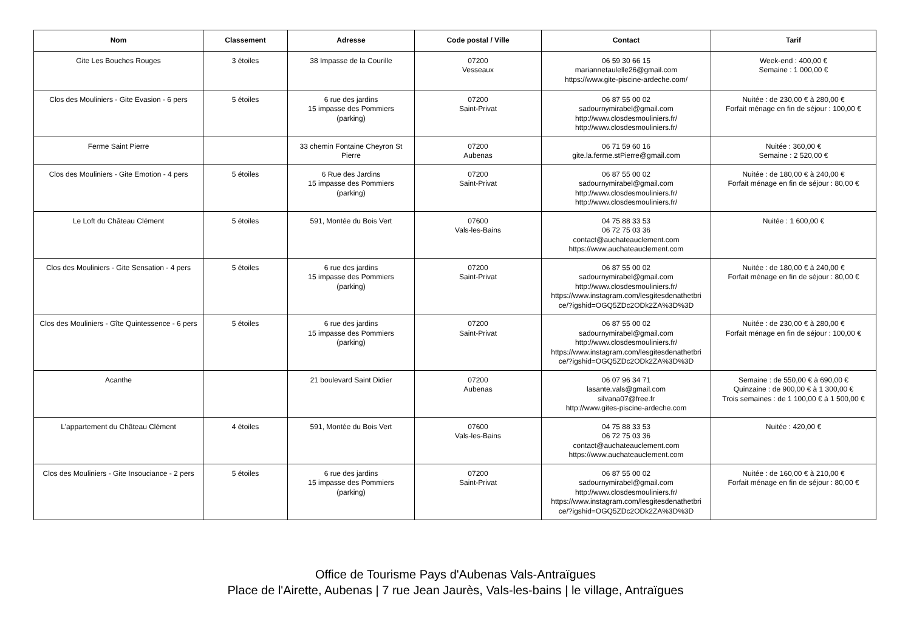| Nom | Classement | Adresse | Code postal / Ville | Contact | Tarif |
| --- | --- | --- | --- | --- | --- |
| Gite Les Bouches Rouges | 3 étoiles | 38 Impasse de la Courille | 07200 Vesseaux | 06 59 30 66 15 mariannetaulelle26@gmail.com https://www.gite-piscine-ardeche.com/ | Week-end : 400,00 € Semaine : 1 000,00 € |
| Clos des Mouliniers - Gite Evasion - 6 pers | 5 étoiles | 6 rue des jardins 15 impasse des Pommiers (parking) | 07200 Saint-Privat | 06 87 55 00 02 sadournymirabel@gmail.com http://www.closdesmouliniers.fr/ http://www.closdesmouliniers.fr/ | Nuitée : de 230,00 € à 280,00 € Forfait ménage en fin de séjour : 100,00 € |
| Ferme Saint Pierre | | 33 chemin Fontaine Cheyron St Pierre | 07200 Aubenas | 06 71 59 60 16 gite.la.ferme.stPierre@gmail.com | Nuitée : 360,00 € Semaine : 2 520,00 € |
| Clos des Mouliniers - Gite Emotion - 4 pers | 5 étoiles | 6 Rue des Jardins 15 impasse des Pommiers (parking) | 07200 Saint-Privat | 06 87 55 00 02 sadournymirabel@gmail.com http://www.closdesmouliniers.fr/ http://www.closdesmouliniers.fr/ | Nuitée : de 180,00 € à 240,00 € Forfait ménage en fin de séjour : 80,00 € |
| Le Loft du Château Clément | 5 étoiles | 591, Montée du Bois Vert | 07600 Vals-les-Bains | 04 75 88 33 53 06 72 75 03 36 contact@auchateauclement.com https://www.auchateauclement.com | Nuitée : 1 600,00 € |
| Clos des Mouliniers - Gite Sensation - 4 pers | 5 étoiles | 6 rue des jardins 15 impasse des Pommiers (parking) | 07200 Saint-Privat | 06 87 55 00 02 sadournymirabel@gmail.com http://www.closdesmouliniers.fr/ https://www.instagram.com/lesgitesdenathetbri ce/?igshid=OGQ5ZDc2ODk2ZA%3D%3D | Nuitée : de 180,00 € à 240,00 € Forfait ménage en fin de séjour : 80,00 € |
| Clos des Mouliniers - Gîte Quintessence - 6 pers | 5 étoiles | 6 rue des jardins 15 impasse des Pommiers (parking) | 07200 Saint-Privat | 06 87 55 00 02 sadournymirabel@gmail.com http://www.closdesmouliniers.fr/ https://www.instagram.com/lesgitesdenathetbri ce/?igshid=OGQ5ZDc2ODk2ZA%3D%3D | Nuitée : de 230,00 € à 280,00 € Forfait ménage en fin de séjour : 100,00 € |
| Acanthe | | 21 boulevard Saint Didier | 07200 Aubenas | 06 07 96 34 71 lasante.vals@gmail.com silvana07@free.fr http://www.gites-piscine-ardeche.com | Semaine : de 550,00 € à 690,00 € Quinzaine : de 900,00 € à 1 300,00 € Trois semaines : de 1 100,00 € à 1 500,00 € |
| L'appartement du Château Clément | 4 étoiles | 591, Montée du Bois Vert | 07600 Vals-les-Bains | 04 75 88 33 53 06 72 75 03 36 contact@auchateauclement.com https://www.auchateauclement.com | Nuitée : 420,00 € |
| Clos des Mouliniers - Gite Insouciance - 2 pers | 5 étoiles | 6 rue des jardins 15 impasse des Pommiers (parking) | 07200 Saint-Privat | 06 87 55 00 02 sadournymirabel@gmail.com http://www.closdesmouliniers.fr/ https://www.instagram.com/lesgitesdenathetbri ce/?igshid=OGQ5ZDc2ODk2ZA%3D%3D | Nuitée : de 160,00 € à 210,00 € Forfait ménage en fin de séjour : 80,00 € |
Office de Tourisme Pays d'Aubenas Vals-Antraïgues
Place de l'Airette, Aubenas | 7 rue Jean Jaurès, Vals-les-bains | le village, Antraïgues